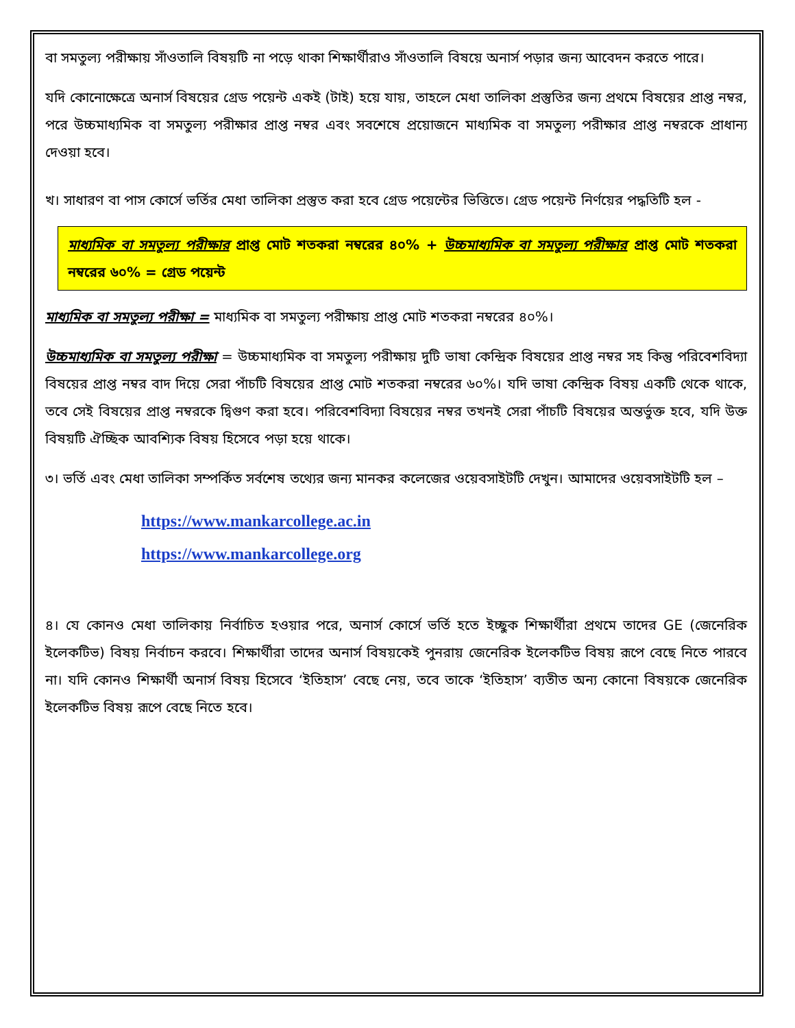বা সমতুল্য পরীক্ষায় সাঁওতালি বিষয়টি না পড়ে থাকা শিক্ষার্থীরাও সাঁওতালি বিষয়ে অনার্স পড়ার জন্য আবেদন করতে পারে।
যদি কোনোক্ষেত্রে অনার্স বিষয়ের গ্রেড পয়েন্ট একই (টাই) হয়ে যায়, তাহলে মেধা তালিকা প্রস্তুতির জন্য প্রথমে বিষয়ের প্রাপ্ত নম্বর, পরে উচ্চমাধ্যমিক বা সমতুল্য পরীক্ষার প্রাপ্ত নম্বর এবং সবশেষে প্রয়োজনে মাধ্যমিক বা সমতুল্য পরীক্ষার প্রাপ্ত নম্বরকে প্রাধান্য দেওয়া হবে।
খ। সাধারণ বা পাস কোর্সে ভর্তির মেধা তালিকা প্রস্তুত করা হবে গ্রেড পয়েন্টের ভিত্তিতে। গ্রেড পয়েন্ট নির্ণয়ের পদ্ধতিটি হল -
মাধ্যমিক বা সমতুল্য পরীক্ষার প্রাপ্ত মোট শতকরা নম্বরের ৪০% + উচ্চমাধ্যমিক বা সমতুল্য পরীক্ষার প্রাপ্ত মোট শতকরা নম্বরের ৬০% = গ্রেড পয়েন্ট
মাধ্যমিক বা সমতুল্য পরীক্ষা = মাধ্যমিক বা সমতুল্য পরীক্ষায় প্রাপ্ত মোট শতকরা নম্বরের ৪০%।
উচ্চমাধ্যমিক বা সমতুল্য পরীক্ষা = উচ্চমাধ্যমিক বা সমতুল্য পরীক্ষায় দুটি ভাষা কেন্দ্রিক বিষয়ের প্রাপ্ত নম্বর সহ কিন্তু পরিবেশবিদ্যা বিষয়ের প্রাপ্ত নম্বর বাদ দিয়ে সেরা পাঁচটি বিষয়ের প্রাপ্ত মোট শতকরা নম্বরের ৬০%। যদি ভাষা কেন্দ্রিক বিষয় একটি থেকে থাকে, তবে সেই বিষয়ের প্রাপ্ত নম্বরকে দ্বিগুণ করা হবে। পরিবেশবিদ্যা বিষয়ের নম্বর তখনই সেরা পাঁচটি বিষয়ের অন্তর্ভুক্ত হবে, যদি উক্ত বিষয়টি ঐচ্ছিক আবশ্যিক বিষয় হিসেবে পড়া হয়ে থাকে।
৩। ভর্তি এবং মেধা তালিকা সম্পর্কিত সর্বশেষ তথ্যের জন্য মানকর কলেজের ওয়েবসাইটটি দেখুন। আমাদের ওয়েবসাইটটি হল –
https://www.mankarcollege.ac.in
https://www.mankarcollege.org
৪। যে কোনও মেধা তালিকায় নির্বাচিত হওয়ার পরে, অনার্স কোর্সে ভর্তি হতে ইচ্ছুক শিক্ষার্থীরা প্রথমে তাদের GE (জেনেরিক ইলেকটিভ) বিষয় নির্বাচন করবে। শিক্ষার্থীরা তাদের অনার্স বিষয়কেই পুনরায় জেনেরিক ইলেকটিভ বিষয় রূপে বেছে নিতে পারবে না। যদি কোনও শিক্ষার্থী অনার্স বিষয় হিসেবে ‘ইতিহাস’ বেছে নেয়, তবে তাকে ‘ইতিহাস’ ব্যতীত অন্য কোনো বিষয়কে জেনেরিক ইলেকটিভ বিষয় রূপে বেছে নিতে হবে।